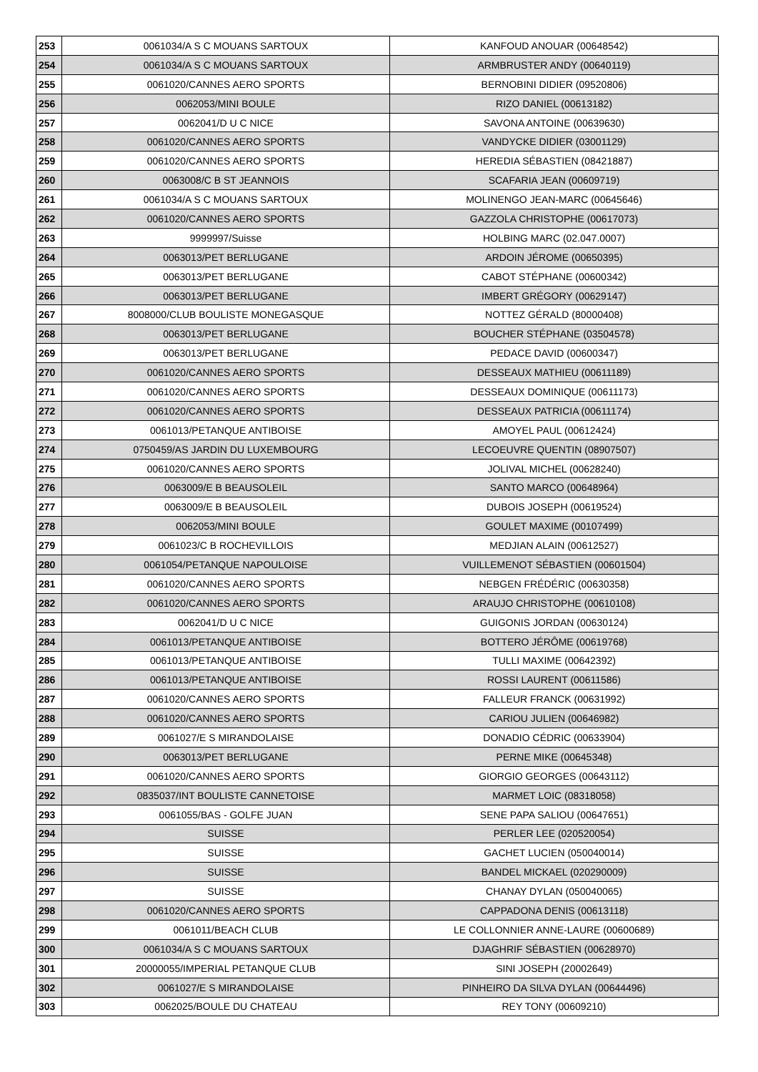| 253 | 0061034/A S C MOUANS SARTOUX | KANFOUD ANOUAR (00648542) |
| 254 | 0061034/A S C MOUANS SARTOUX | ARMBRUSTER ANDY (00640119) |
| 255 | 0061020/CANNES AERO SPORTS | BERNOBINI DIDIER (09520806) |
| 256 | 0062053/MINI BOULE | RIZO DANIEL (00613182) |
| 257 | 0062041/D U C NICE | SAVONA ANTOINE (00639630) |
| 258 | 0061020/CANNES AERO SPORTS | VANDYCKE DIDIER (03001129) |
| 259 | 0061020/CANNES AERO SPORTS | HEREDIA SÉBASTIEN (08421887) |
| 260 | 0063008/C B ST JEANNOIS | SCAFARIA JEAN (00609719) |
| 261 | 0061034/A S C MOUANS SARTOUX | MOLINENGO JEAN-MARC (00645646) |
| 262 | 0061020/CANNES AERO SPORTS | GAZZOLA CHRISTOPHE (00617073) |
| 263 | 9999997/Suisse | HOLBING MARC (02.047.0007) |
| 264 | 0063013/PET BERLUGANE | ARDOIN JÉROME (00650395) |
| 265 | 0063013/PET BERLUGANE | CABOT STÉPHANE (00600342) |
| 266 | 0063013/PET BERLUGANE | IMBERT GRÉGORY (00629147) |
| 267 | 8008000/CLUB BOULISTE MONEGASQUE | NOTTEZ GÉRALD (80000408) |
| 268 | 0063013/PET BERLUGANE | BOUCHER STÉPHANE (03504578) |
| 269 | 0063013/PET BERLUGANE | PEDACE DAVID (00600347) |
| 270 | 0061020/CANNES AERO SPORTS | DESSEAUX MATHIEU (00611189) |
| 271 | 0061020/CANNES AERO SPORTS | DESSEAUX DOMINIQUE (00611173) |
| 272 | 0061020/CANNES AERO SPORTS | DESSEAUX PATRICIA (00611174) |
| 273 | 0061013/PETANQUE ANTIBOISE | AMOYEL PAUL (00612424) |
| 274 | 0750459/AS JARDIN DU LUXEMBOURG | LECOEUVRE QUENTIN (08907507) |
| 275 | 0061020/CANNES AERO SPORTS | JOLIVAL MICHEL (00628240) |
| 276 | 0063009/E B BEAUSOLEIL | SANTO MARCO (00648964) |
| 277 | 0063009/E B BEAUSOLEIL | DUBOIS JOSEPH (00619524) |
| 278 | 0062053/MINI BOULE | GOULET MAXIME (00107499) |
| 279 | 0061023/C B ROCHEVILLOIS | MEDJIAN ALAIN (00612527) |
| 280 | 0061054/PETANQUE NAPOULOISE | VUILLEMENOT SÉBASTIEN (00601504) |
| 281 | 0061020/CANNES AERO SPORTS | NEBGEN FRÉDÉRIC (00630358) |
| 282 | 0061020/CANNES AERO SPORTS | ARAUJO CHRISTOPHE (00610108) |
| 283 | 0062041/D U C NICE | GUIGONIS JORDAN (00630124) |
| 284 | 0061013/PETANQUE ANTIBOISE | BOTTERO JÉRÔME (00619768) |
| 285 | 0061013/PETANQUE ANTIBOISE | TULLI MAXIME (00642392) |
| 286 | 0061013/PETANQUE ANTIBOISE | ROSSI LAURENT (00611586) |
| 287 | 0061020/CANNES AERO SPORTS | FALLEUR FRANCK (00631992) |
| 288 | 0061020/CANNES AERO SPORTS | CARIOU JULIEN (00646982) |
| 289 | 0061027/E S MIRANDOLAISE | DONADIO CÉDRIC (00633904) |
| 290 | 0063013/PET BERLUGANE | PERNE MIKE (00645348) |
| 291 | 0061020/CANNES AERO SPORTS | GIORGIO GEORGES (00643112) |
| 292 | 0835037/INT BOULISTE CANNETOISE | MARMET LOIC (08318058) |
| 293 | 0061055/BAS - GOLFE JUAN | SENE PAPA SALIOU (00647651) |
| 294 | SUISSE | PERLER LEE (020520054) |
| 295 | SUISSE | GACHET LUCIEN (050040014) |
| 296 | SUISSE | BANDEL MICKAEL (020290009) |
| 297 | SUISSE | CHANAY DYLAN (050040065) |
| 298 | 0061020/CANNES AERO SPORTS | CAPPADONA DENIS (00613118) |
| 299 | 0061011/BEACH CLUB | LE COLLONNIER ANNE-LAURE (00600689) |
| 300 | 0061034/A S C MOUANS SARTOUX | DJAGHRIF SÉBASTIEN (00628970) |
| 301 | 20000055/IMPERIAL PETANQUE CLUB | SINI JOSEPH (20002649) |
| 302 | 0061027/E S MIRANDOLAISE | PINHEIRO DA SILVA DYLAN (00644496) |
| 303 | 0062025/BOULE DU CHATEAU | REY TONY (00609210) |